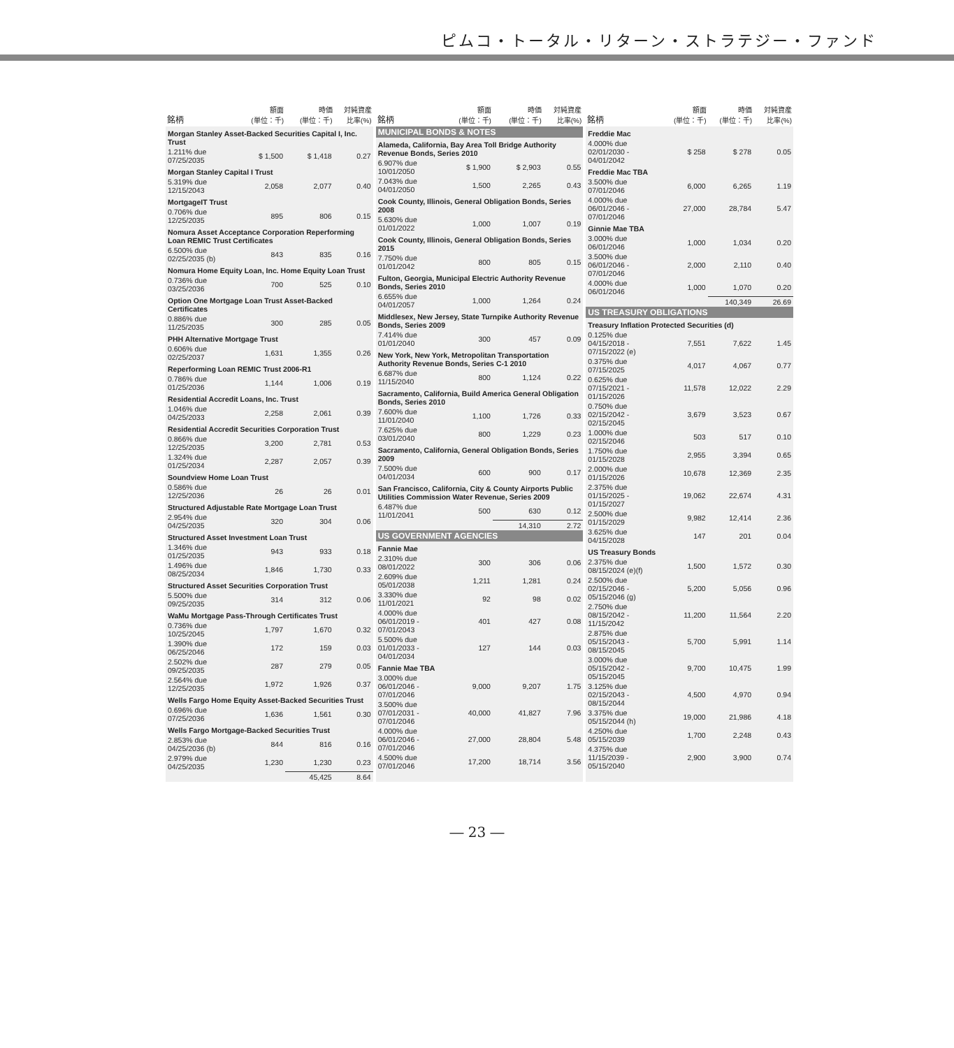ピムコ・トータル・リターン・ストラテジー・ファンド
| 銘柄 | 額面 (単位：千) | 時価 (単位：千) | 対純資産 比率(%) |
| --- | --- | --- | --- |
| Morgan Stanley Asset-Backed Securities Capital I, Inc. Trust | | | |
| 1.211% due 07/25/2035 | $ 1,500 | $ 1,418 | 0.27 |
| Morgan Stanley Capital I Trust | | | |
| 5.319% due 12/15/2043 | 2,058 | 2,077 | 0.40 |
| MortgageIT Trust | | | |
| 0.706% due 12/25/2035 | 895 | 806 | 0.15 |
| Nomura Asset Acceptance Corporation Reperforming Loan REMIC Trust Certificates | | | |
| 6.500% due 02/25/2035 (b) | 843 | 835 | 0.16 |
| Nomura Home Equity Loan, Inc. Home Equity Loan Trust | | | |
| 0.736% due 03/25/2036 | 700 | 525 | 0.10 |
| Option One Mortgage Loan Trust Asset-Backed Certificates | | | |
| 0.886% due 11/25/2035 | 300 | 285 | 0.05 |
| PHH Alternative Mortgage Trust | | | |
| 0.606% due 02/25/2037 | 1,631 | 1,355 | 0.26 |
| Reperforming Loan REMIC Trust 2006-R1 | | | |
| 0.786% due 01/25/2036 | 1,144 | 1,006 | 0.19 |
| Residential Accredit Loans, Inc. Trust | | | |
| 1.046% due 04/25/2033 | 2,258 | 2,061 | 0.39 |
| Residential Accredit Securities Corporation Trust | | | |
| 0.866% due 12/25/2035 | 3,200 | 2,781 | 0.53 |
| 1.324% due 01/25/2034 | 2,287 | 2,057 | 0.39 |
| Soundview Home Loan Trust | | | |
| 0.586% due 12/25/2036 | 26 | 26 | 0.01 |
| Structured Adjustable Rate Mortgage Loan Trust | | | |
| 2.954% due 04/25/2035 | 320 | 304 | 0.06 |
| Structured Asset Investment Loan Trust | | | |
| 1.346% due 01/25/2035 | 943 | 933 | 0.18 |
| 1.496% due 08/25/2034 | 1,846 | 1,730 | 0.33 |
| Structured Asset Securities Corporation Trust | | | |
| 5.500% due 09/25/2035 | 314 | 312 | 0.06 |
| WaMu Mortgage Pass-Through Certificates Trust | | | |
| 0.736% due 10/25/2045 | 1,797 | 1,670 | 0.32 |
| 1.390% due 06/25/2046 | 172 | 159 | 0.03 |
| 2.502% due 09/25/2035 | 287 | 279 | 0.05 |
| 2.564% due 12/25/2035 | 1,972 | 1,926 | 0.37 |
| Wells Fargo Home Equity Asset-Backed Securities Trust | | | |
| 0.696% due 07/25/2036 | 1,636 | 1,561 | 0.30 |
| Wells Fargo Mortgage-Backed Securities Trust | | | |
| 2.853% due 04/25/2036 (b) | 844 | 816 | 0.16 |
| 2.979% due 04/25/2035 | 1,230 | 1,230 | 0.23 |
| | | 45,425 | 8.64 |
| 銘柄 | 額面 (単位：千) | 時価 (単位：千) | 対純資産 比率(%) |
| --- | --- | --- | --- |
| MUNICIPAL BONDS & NOTES | | | |
| Alameda, California, Bay Area Toll Bridge Authority Revenue Bonds, Series 2010 | | | |
| 6.907% due 10/01/2050 | $ 1,900 | $ 2,903 | 0.55 |
| 7.043% due 04/01/2050 | 1,500 | 2,265 | 0.43 |
| Cook County, Illinois, General Obligation Bonds, Series 2008 | | | |
| 5.630% due 01/01/2022 | 1,000 | 1,007 | 0.19 |
| Cook County, Illinois, General Obligation Bonds, Series 2015 | | | |
| 7.750% due 01/01/2042 | 800 | 805 | 0.15 |
| Fulton, Georgia, Municipal Electric Authority Revenue Bonds, Series 2010 | | | |
| 6.655% due 04/01/2057 | 1,000 | 1,264 | 0.24 |
| Middlesex, New Jersey, State Turnpike Authority Revenue Bonds, Series 2009 | | | |
| 7.414% due 01/01/2040 | 300 | 457 | 0.09 |
| New York, New York, Metropolitan Transportation Authority Revenue Bonds, Series C-1 2010 | | | |
| 6.687% due 11/15/2040 | 800 | 1,124 | 0.22 |
| Sacramento, California, Build America General Obligation Bonds, Series 2010 | | | |
| 7.600% due 11/01/2040 | 1,100 | 1,726 | 0.33 |
| 7.625% due 03/01/2040 | 800 | 1,229 | 0.23 |
| Sacramento, California, General Obligation Bonds, Series 2009 | | | |
| 7.500% due 04/01/2034 | 600 | 900 | 0.17 |
| San Francisco, California, City & County Airports Public Utilities Commission Water Revenue, Series 2009 | | | |
| 6.487% due 11/01/2041 | 500 | 630 | 0.12 |
| | | 14,310 | 2.72 |
| US GOVERNMENT AGENCIES | | | |
| Fannie Mae | | | |
| 2.310% due 08/01/2022 | 300 | 306 | 0.06 |
| 2.609% due 05/01/2038 | 1,211 | 1,281 | 0.24 |
| 3.330% due 11/01/2021 | 92 | 98 | 0.02 |
| 4.000% due 06/01/2019 - 07/01/2043 | 401 | 427 | 0.08 |
| 5.500% due 01/01/2033 - 04/01/2034 | 127 | 144 | 0.03 |
| Fannie Mae TBA | | | |
| 3.000% due 06/01/2046 - 07/01/2046 | 9,000 | 9,207 | 1.75 |
| 3.500% due 07/01/2031 - 07/01/2046 | 40,000 | 41,827 | 7.96 |
| 4.000% due 06/01/2046 - 07/01/2046 | 27,000 | 28,804 | 5.48 |
| 4.500% due 07/01/2046 | 17,200 | 18,714 | 3.56 |
| 銘柄 | 額面 (単位：千) | 時価 (単位：千) | 対純資産 比率(%) |
| --- | --- | --- | --- |
| Freddie Mac | | | |
| 4.000% due 02/01/2030 - 04/01/2042 | $ 258 | $ 278 | 0.05 |
| Freddie Mac TBA | | | |
| 3.500% due 07/01/2046 | 6,000 | 6,265 | 1.19 |
| 4.000% due 06/01/2046 - 07/01/2046 | 27,000 | 28,784 | 5.47 |
| Ginnie Mae TBA | | | |
| 3.000% due 06/01/2046 | 1,000 | 1,034 | 0.20 |
| 3.500% due 06/01/2046 - 07/01/2046 | 2,000 | 2,110 | 0.40 |
| 4.000% due 06/01/2046 | 1,000 | 1,070 | 0.20 |
| | | 140,349 | 26.69 |
| US TREASURY OBLIGATIONS | | | |
| Treasury Inflation Protected Securities (d) | | | |
| 0.125% due 04/15/2018 - 07/15/2022 (e) | 7,551 | 7,622 | 1.45 |
| 0.375% due 07/15/2025 | 4,017 | 4,067 | 0.77 |
| 0.625% due 07/15/2021 - 01/15/2026 | 11,578 | 12,022 | 2.29 |
| 0.750% due 02/15/2042 - 02/15/2045 | 3,679 | 3,523 | 0.67 |
| 1.000% due 02/15/2046 | 503 | 517 | 0.10 |
| 1.750% due 01/15/2028 | 2,955 | 3,394 | 0.65 |
| 2.000% due 01/15/2026 | 10,678 | 12,369 | 2.35 |
| 2.375% due 01/15/2025 - 01/15/2027 | 19,062 | 22,674 | 4.31 |
| 2.500% due 01/15/2029 | 9,982 | 12,414 | 2.36 |
| 3.625% due 04/15/2028 | 147 | 201 | 0.04 |
| US Treasury Bonds | | | |
| 2.375% due 08/15/2024 (e)(f) | 1,500 | 1,572 | 0.30 |
| 2.500% due 02/15/2046 - 05/15/2046 (g) | 5,200 | 5,056 | 0.96 |
| 2.750% due 08/15/2042 - 11/15/2042 | 11,200 | 11,564 | 2.20 |
| 2.875% due 05/15/2043 - 08/15/2045 | 5,700 | 5,991 | 1.14 |
| 3.000% due 05/15/2042 - 05/15/2045 | 9,700 | 10,475 | 1.99 |
| 3.125% due 02/15/2043 - 08/15/2044 | 4,500 | 4,970 | 0.94 |
| 3.375% due 05/15/2044 (h) | 19,000 | 21,986 | 4.18 |
| 4.250% due 05/15/2039 | 1,700 | 2,248 | 0.43 |
| 4.375% due 11/15/2039 - 05/15/2040 | 2,900 | 3,900 | 0.74 |
― 23 ―